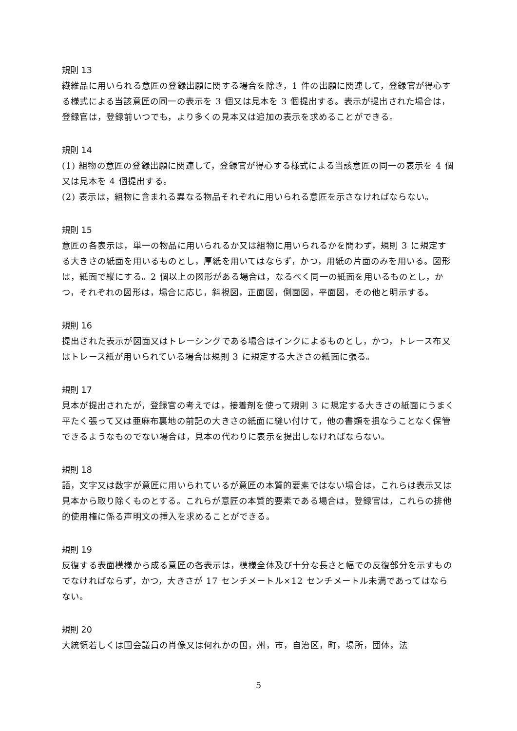規則 13
繊維品に用いられる意匠の登録出願に関する場合を除き，1 件の出願に関連して，登録官が得心する様式による当該意匠の同一の表示を 3 個又は見本を 3 個提出する。表示が提出された場合は，登録官は，登録前いつでも，より多くの見本又は追加の表示を求めることができる。
規則 14
(1) 組物の意匠の登録出願に関連して，登録官が得心する様式による当該意匠の同一の表示を 4 個又は見本を 4 個提出する。
(2) 表示は，組物に含まれる異なる物品それぞれに用いられる意匠を示さなければならない。
規則 15
意匠の各表示は，単一の物品に用いられるか又は組物に用いられるかを問わず，規則 3 に規定する大きさの紙面を用いるものとし，厚紙を用いてはならず，かつ，用紙の片面のみを用いる。図形は，紙面で縦にする。2 個以上の図形がある場合は，なるべく同一の紙面を用いるものとし，かつ，それぞれの図形は，場合に応じ，斜視図，正面図，側面図，平面図，その他と明示する。
規則 16
提出された表示が図面又はトレーシングである場合はインクによるものとし，かつ，トレース布又はトレース紙が用いられている場合は規則 3 に規定する大きさの紙面に張る。
規則 17
見本が提出されたが，登録官の考えでは，接着剤を使って規則 3 に規定する大きさの紙面にうまく平たく張って又は亜麻布裏地の前記の大きさの紙面に縫い付けて，他の書類を損なうことなく保管できるようなものでない場合は，見本の代わりに表示を提出しなければならない。
規則 18
語，文字又は数字が意匠に用いられているが意匠の本質的要素ではない場合は，これらは表示又は見本から取り除くものとする。これらが意匠の本質的要素である場合は，登録官は，これらの排他的使用権に係る声明文の挿入を求めることができる。
規則 19
反復する表面模様から成る意匠の各表示は，模様全体及び十分な長さと幅での反復部分を示すものでなければならず，かつ，大きさが 17 センチメートル×12 センチメートル未満であってはならない。
規則 20
大統領若しくは国会議員の肖像又は何れかの国，州，市，自治区，町，場所，団体，法
5